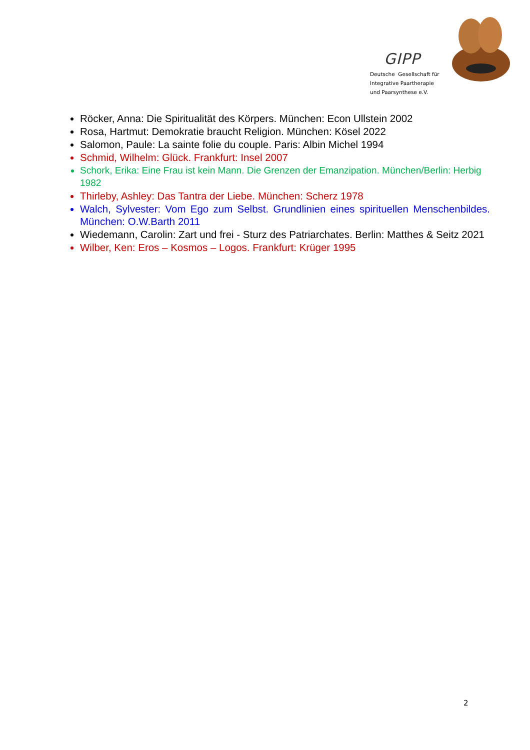GIPP
Deutsche Gesellschaft für
Integrative Paartherapie
und Paarsynthese e.V.
Röcker, Anna: Die Spiritualität des Körpers. München: Econ Ullstein 2002
Rosa, Hartmut: Demokratie braucht Religion. München: Kösel 2022
Salomon, Paule: La sainte folie du couple. Paris: Albin Michel 1994
Schmid, Wilhelm: Glück. Frankfurt: Insel 2007
Schork, Erika: Eine Frau ist kein Mann. Die Grenzen der Emanzipation. München/Berlin: Herbig 1982
Thirleby, Ashley: Das Tantra der Liebe. München: Scherz 1978
Walch, Sylvester: Vom Ego zum Selbst. Grundlinien eines spirituellen Menschenbildes. München: O.W.Barth 2011
Wiedemann, Carolin: Zart und frei - Sturz des Patriarchates. Berlin: Matthes & Seitz 2021
Wilber, Ken: Eros – Kosmos – Logos. Frankfurt: Krüger 1995
2